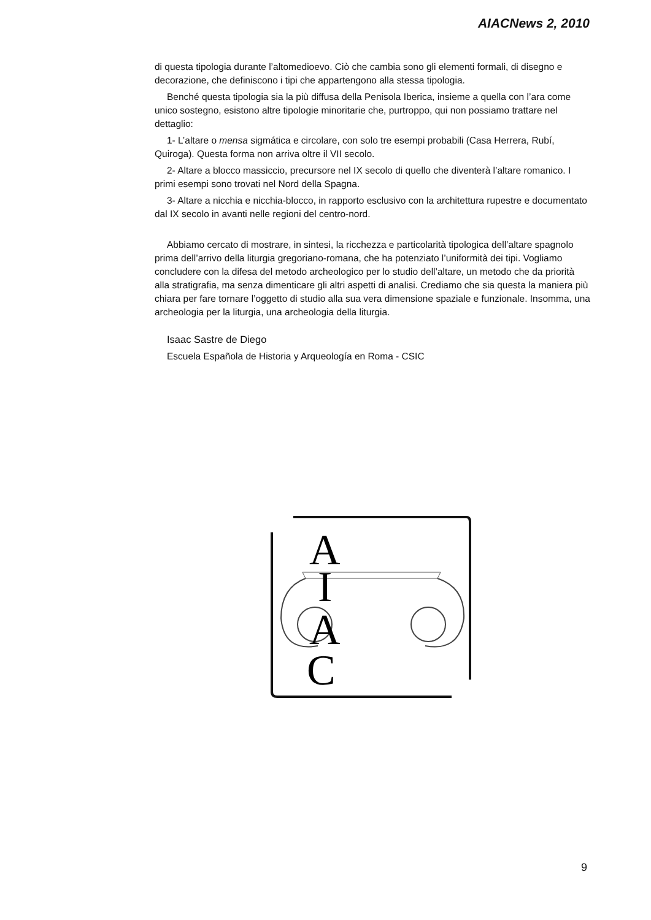AIACNews 2, 2010
di questa tipologia durante l’altomedioevo. Ciò che cambia sono gli elementi formali, di disegno e decorazione, che definiscono i tipi che appartengono alla stessa tipologia.
Benché questa tipologia sia la più diffusa della Penisola Iberica, insieme a quella con l’ara come unico sostegno, esistono altre tipologie minoritarie che, purtroppo, qui non possiamo trattare nel dettaglio:
1- L’altare o mensa sigmática e circolare, con solo tre esempi probabili (Casa Herrera, Rubí, Quiroga). Questa forma non arriva oltre il VII secolo.
2- Altare a blocco massiccio, precursore nel IX secolo di quello che diventerà l’altare romanico. I primi esempi sono trovati nel Nord della Spagna.
3- Altare a nicchia e nicchia-blocco, in rapporto esclusivo con la architettura rupestre e documentato dal IX secolo in avanti nelle regioni del centro-nord.
Abbiamo cercato di mostrare, in sintesi, la ricchezza e particolarità tipologica dell’altare spagnolo prima dell’arrivo della liturgia gregoriano-romana, che ha potenziato l’uniformità dei tipi. Vogliamo concludere con la difesa del metodo archeologico per lo studio dell’altare, un metodo che da priorità alla stratigrafia, ma senza dimenticare gli altri aspetti di analisi. Crediamo che sia questa la maniera più chiara per fare tornare l’oggetto di studio alla sua vera dimensione spaziale e funzionale. Insomma, una archeologia per la liturgia, una archeologia della liturgia.
Isaac Sastre de Diego
Escuela Española de Historia y Arqueología en Roma - CSIC
A
I
A
C
9